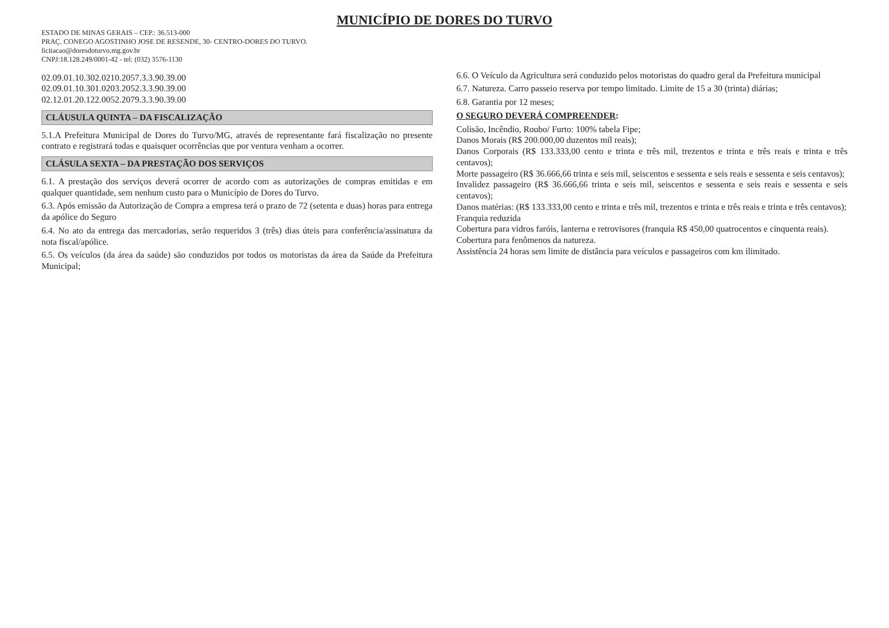MUNICÍPIO DE DORES DO TURVO
ESTADO DE MINAS GERAIS – CEP.: 36.513-000
PRAÇ. CONEGO AGOSTINHO JOSE DE RESENDE, 30- CENTRO-DORES DO TURVO.
licitacao@doresdoturvo.mg.gov.br
CNPJ:18.128.249/0001-42 - tel: (032) 3576-1130
02.09.01.10.302.0210.2057.3.3.90.39.00
02.09.01.10.301.0203.2052.3.3.90.39.00
02.12.01.20.122.0052.2079.3.3.90.39.00
CLÁUSULA QUINTA – DA FISCALIZAÇÃO
5.1.A Prefeitura Municipal de Dores do Turvo/MG, através de representante fará fiscalização no presente contrato e registrará todas e quaisquer ocorrências que por ventura venham a ocorrer.
CLÁSULA SEXTA – DA PRESTAÇÃO DOS SERVIÇOS
6.1. A prestação dos serviços deverá ocorrer de acordo com as autorizações de compras emitidas e em qualquer quantidade, sem nenhum custo para o Município de Dores do Turvo.
6.3. Após emissão da Autorização de Compra a empresa terá o prazo de 72 (setenta e duas) horas para entrega da apólice do Seguro
6.4. No ato da entrega das mercadorias, serão requeridos 3 (três) dias úteis para conferência/assinatura da nota fiscal/apólice.
6.5. Os veículos (da área da saúde) são conduzidos por todos os motoristas da área da Saúde da Prefeitura Municipal;
6.6. O Veículo da Agricultura será conduzido pelos motoristas do quadro geral da Prefeitura municipal
6.7. Natureza. Carro passeio reserva por tempo limitado. Limite de 15 a 30 (trinta) diárias;
6.8. Garantia por 12 meses;
O SEGURO DEVERÁ COMPREENDER:
Colisão, Incêndio, Roubo/ Furto: 100% tabela Fipe;
Danos Morais (R$ 200.000,00 duzentos mil reais);
Danos Corporais (R$ 133.333,00 cento e trinta e três mil, trezentos e trinta e três reais e trinta e três centavos);
Morte passageiro (R$ 36.666,66 trinta e seis mil, seiscentos e sessenta e seis reais e sessenta e seis centavos);
Invalidez passageiro (R$ 36.666,66 trinta e seis mil, seiscentos e sessenta e seis reais e sessenta e seis centavos);
Danos matérias: (R$ 133.333,00 cento e trinta e três mil, trezentos e trinta e três reais e trinta e três centavos);
Franquia reduzida
Cobertura para vidros faróis, lanterna e retrovisores (franquia R$ 450,00 quatrocentos e cinquenta reais).
Cobertura para fenômenos da natureza.
Assistência 24 horas sem limite de distância para veículos e passageiros com km ilimitado.